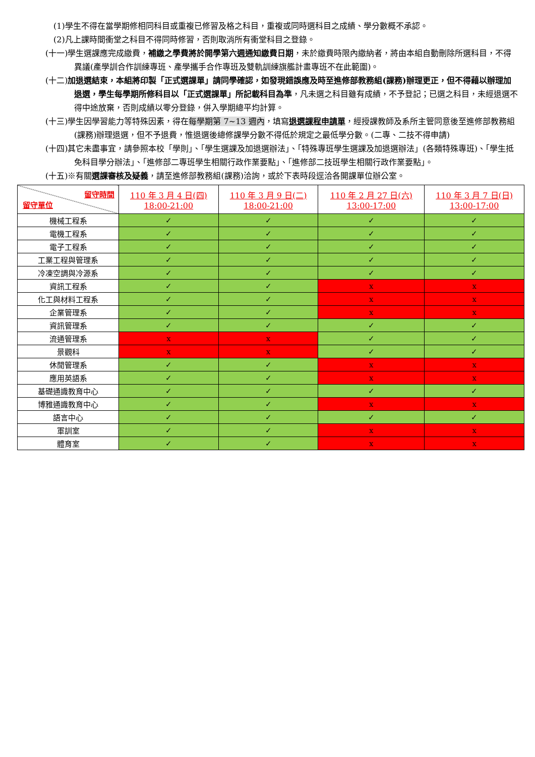(1)學生不得在當學期修相同科目或重複已修習及格之科目，重複或同時選科目之成績、學分數概不承認。
(2)凡上課時間衝堂之科目不得同時修習，否則取消所有衝堂科目之登錄。
(十一)學生選課應完成繳費，補繳之學費將於開學第六週通知繳費日期，未於繳費時限內繳納者，將由本組自動刪除所選科目，不得異議(產學訓合作訓練專班、產學攜手合作專班及雙軌訓練旗艦計畫專班不在此範圍)。
(十二)加退選結束，本組將印製「正式選課單」請同學確認，如發現錯誤應及時至進修部教務組(課務)辦理更正，但不得藉以辦理加退選，學生每學期所修科目以「正式選課單」所記載科目為準，凡未選之科目雖有成績，不予登記；已選之科目，未經退選不得中途放棄，否則成績以零分登錄，併入學期總平均計算。
(十三)學生因學習能力等特殊因素，得在每學期第 7~13 週內，填寫退選課程申請單，經授課教師及系所主管同意後至進修部教務組(課務)辦理退選，但不予退費，惟退選後總修課學分數不得低於規定之最低學分數。(二專、二技不得申請)
(十四)其它未盡事宜，請參照本校「學則」、「學生選課及加退選辦法」、「特殊專班學生選課及加退選辦法」(各類特殊專班)、「學生抵免科目學分辦法」、「進修部二專班學生相關行政作業要點」、「進修部二技班學生相關行政作業要點」。
(十五)※有關選課審核及疑義，請至進修部教務組(課務)洽詢，或於下表時段逕洽各開課單位辦公室。
| 留守時間 留守單位 | 110 年 3 月 4 日(四) 18:00-21:00 | 110 年 3 月 9 日(二) 18:00-21:00 | 110 年 2 月 27 日(六) 13:00-17:00 | 110 年 3 月 7 日(日) 13:00-17:00 |
| 機械工程系 | ✓ | ✓ | ✓ | ✓ |
| 電機工程系 | ✓ | ✓ | ✓ | ✓ |
| 電子工程系 | ✓ | ✓ | ✓ | ✓ |
| 工業工程與管理系 | ✓ | ✓ | ✓ | ✓ |
| 冷凍空調與冷源系 | ✓ | ✓ | ✓ | ✓ |
| 資訊工程系 | ✓ | ✓ | x | x |
| 化工與材料工程系 | ✓ | ✓ | x | x |
| 企業管理系 | ✓ | ✓ | x | x |
| 資訊管理系 | ✓ | ✓ | ✓ | ✓ |
| 流通管理系 | x | x | ✓ | ✓ |
| 景觀科 | x | x | ✓ | ✓ |
| 休閒管理系 | ✓ | ✓ | x | x |
| 應用英語系 | ✓ | ✓ | x | x |
| 基礎通識教育中心 | ✓ | ✓ | ✓ | ✓ |
| 博雅通識教育中心 | ✓ | ✓ | x | x |
| 語言中心 | ✓ | ✓ | ✓ | ✓ |
| 軍訓室 | ✓ | ✓ | x | x |
| 體育室 | ✓ | ✓ | x | x |